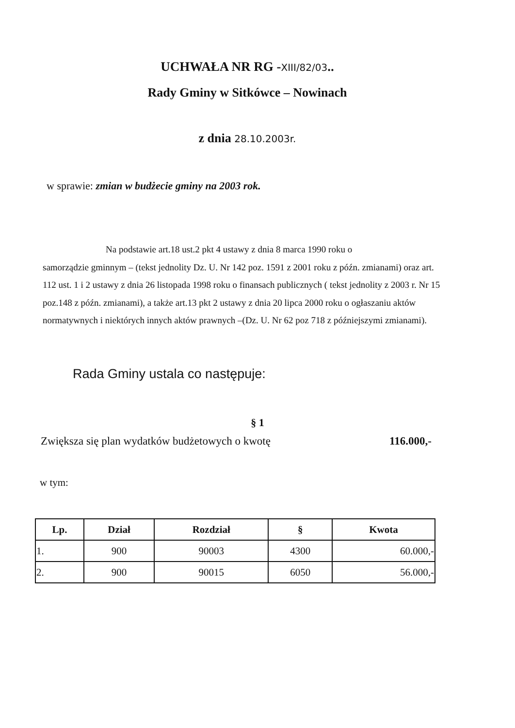UCHWAŁA NR RG -XIII/82/03..
Rady Gminy w Sitkówce – Nowinach
z dnia 28.10.2003r.
w sprawie: zmian w budżecie gminy na 2003 rok.
Na podstawie art.18 ust.2 pkt 4 ustawy z dnia 8 marca 1990 roku o
samorządzie gminnym – (tekst jednolity Dz. U. Nr 142 poz. 1591 z 2001 roku z późn. zmianami) oraz art. 112 ust. 1 i 2 ustawy z dnia 26 listopada 1998 roku o finansach publicznych ( tekst jednolity z 2003 r. Nr 15 poz.148 z późn. zmianami), a także art.13 pkt 2 ustawy z dnia 20 lipca 2000 roku o ogłaszaniu aktów normatywnych i niektórych innych aktów prawnych –(Dz. U. Nr 62 poz 718 z późniejszymi zmianami).
Rada Gminy ustala co następuje:
§ 1
Zwiększa się plan wydatków budżetowych o kwotę 116.000,-
w tym:
| Lp. | Dział | Rozdział | § | Kwota |
| --- | --- | --- | --- | --- |
| 1. | 900 | 90003 | 4300 | 60.000,- |
| 2. | 900 | 90015 | 6050 | 56.000,- |